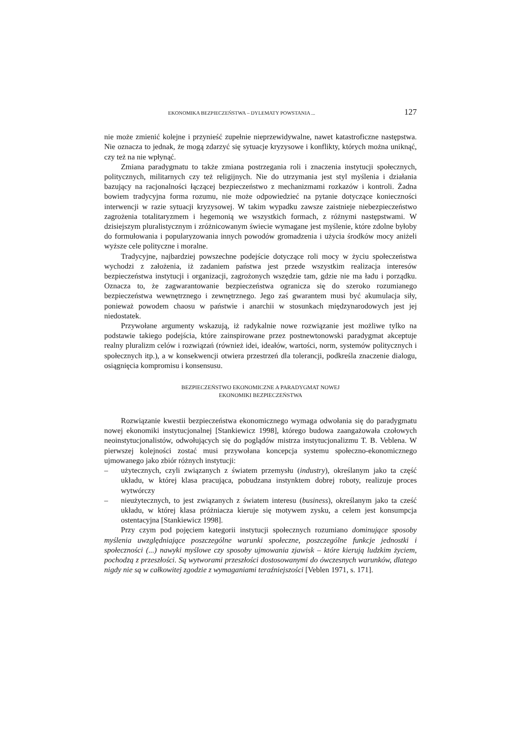EKONOMIKA BEZPIECZEŃSTWA – DYLEMATY POWSTANIA ... 127
nie może zmienić kolejne i przynieść zupełnie nieprzewidywalne, nawet katastroficzne następstwa. Nie oznacza to jednak, że mogą zdarzyć się sytuacje kryzysowe i konflikty, których można uniknąć, czy też na nie wpłynąć.
Zmiana paradygmatu to także zmiana postrzegania roli i znaczenia instytucji społecznych, politycznych, militarnych czy też religijnych. Nie do utrzymania jest styl myślenia i działania bazujący na racjonalności łączącej bezpieczeństwo z mechanizmami rozkazów i kontroli. Żadna bowiem tradycyjna forma rozumu, nie może odpowiedzieć na pytanie dotyczące konieczności interwencji w razie sytuacji kryzysowej. W takim wypadku zawsze zaistnieje niebezpieczeństwo zagrożenia totalitaryzmem i hegemonią we wszystkich formach, z różnymi następstwami. W dzisiejszym pluralistycznym i zróżnicowanym świecie wymagane jest myślenie, które zdolne byłoby do formułowania i popularyzowania innych powodów gromadzenia i użycia środków mocy aniżeli wyższe cele polityczne i moralne.
Tradycyjne, najbardziej powszechne podejście dotyczące roli mocy w życiu społeczeństwa wychodzi z założenia, iż zadaniem państwa jest przede wszystkim realizacja interesów bezpieczeństwa instytucji i organizacji, zagrożonych wszędzie tam, gdzie nie ma ładu i porządku. Oznacza to, że zagwarantowanie bezpieczeństwa ogranicza się do szeroko rozumianego bezpieczeństwa wewnętrznego i zewnętrznego. Jego zaś gwarantem musi być akumulacja siły, ponieważ powodem chaosu w państwie i anarchii w stosunkach międzynarodowych jest jej niedostatek.
Przywołane argumenty wskazują, iż radykalnie nowe rozwiązanie jest możliwe tylko na podstawie takiego podejścia, które zainspirowane przez postnewtonowski paradygmat akceptuje realny pluralizm celów i rozwiązań (również idei, ideałów, wartości, norm, systemów politycznych i społecznych itp.), a w konsekwencji otwiera przestrzeń dla tolerancji, podkreśla znaczenie dialogu, osiągnięcia kompromisu i konsensusu.
BEZPIECZEŃSTWO EKONOMICZNE A PARADYGMAT NOWEJ
EKONOMIKI BEZPIECZEŃSTWA
Rozwiązanie kwestii bezpieczeństwa ekonomicznego wymaga odwołania się do paradygmatu nowej ekonomiki instytucjonalnej [Stankiewicz 1998], którego budowa zaangażowała czołowych neoinstytucjonalistów, odwołujących się do poglądów mistrza instytucjonalizmu T. B. Veblena. W pierwszej kolejności zostać musi przywołana koncepcja systemu społeczno-ekonomicznego ujmowanego jako zbiór różnych instytucji:
– użytecznych, czyli związanych z światem przemysłu (industry), określanym jako ta część układu, w której klasa pracująca, pobudzana instynktem dobrej roboty, realizuje proces wytwórczy
– nieużytecznych, to jest związanych z światem interesu (business), określanym jako ta cześć układu, w której klasa próżniacza kieruje się motywem zysku, a celem jest konsumpcja ostentacyjna [Stankiewicz 1998].
Przy czym pod pojęciem kategorii instytucji społecznych rozumiano dominujące sposoby myślenia uwzględniające poszczególne warunki społeczne, poszczególne funkcje jednostki i społeczności (...) nawyki myślowe czy sposoby ujmowania zjawisk – które kierują ludzkim życiem, pochodzą z przeszłości. Są wytworami przeszłości dostosowanymi do ówczesnych warunków, dlatego nigdy nie są w całkowitej zgodzie z wymaganiami teraźniejszości [Veblen 1971, s. 171].